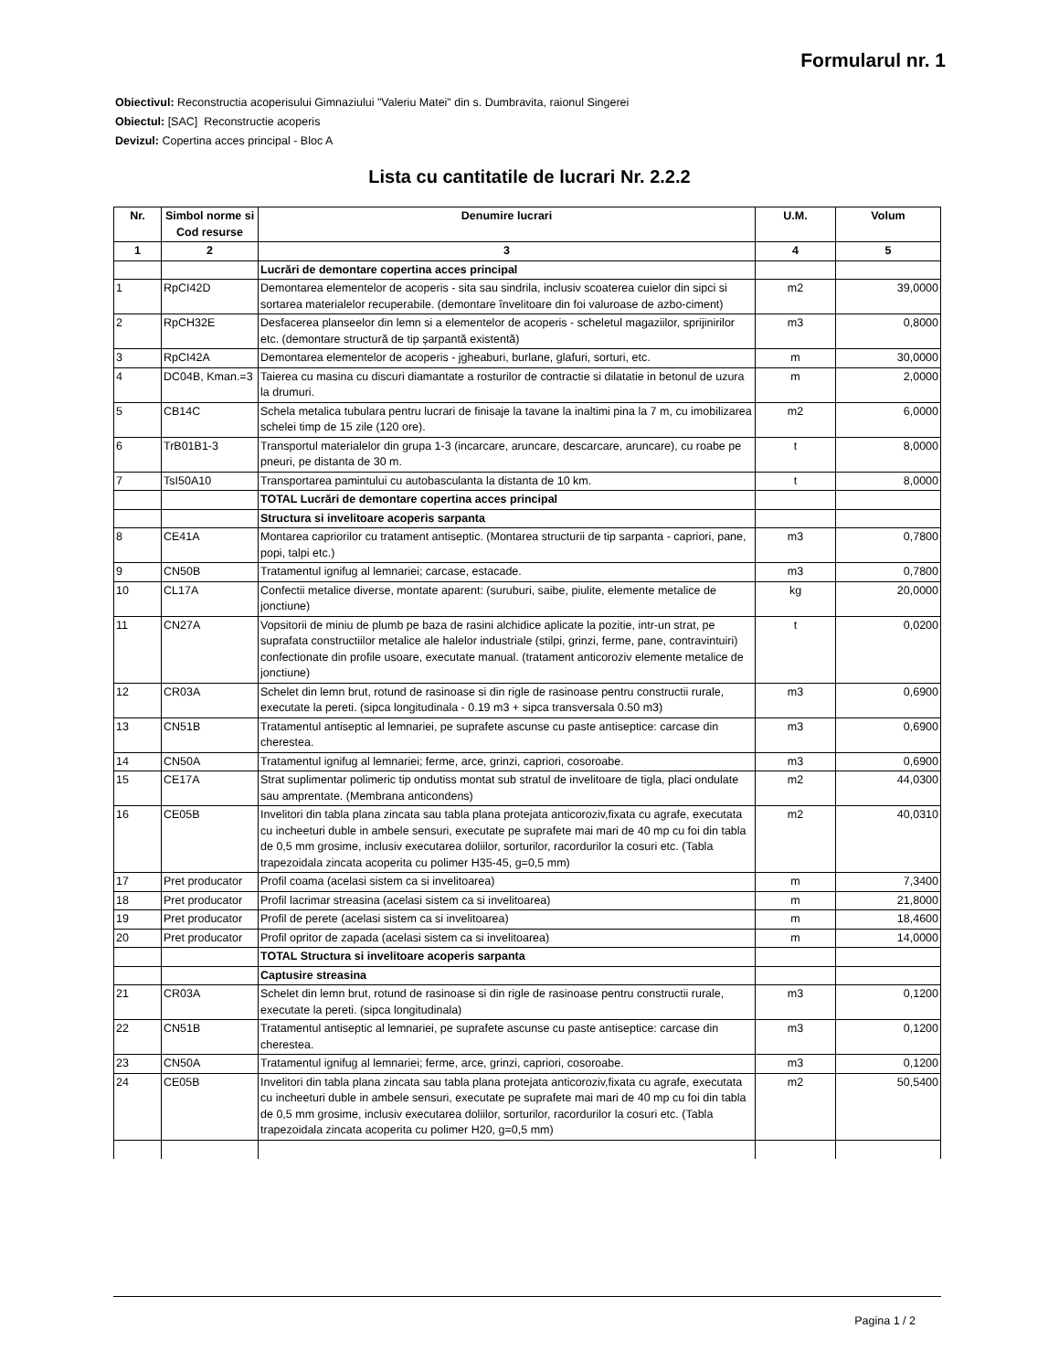Formularul nr. 1
Obiectivul: Reconstructia acoperisului Gimnaziului "Valeriu Matei" din s. Dumbravita, raionul Singerei
Obiectul: [SAC] Reconstructie acoperis
Devizul: Copertina acces principal - Bloc A
Lista cu cantitatile de lucrari Nr. 2.2.2
| Nr. | Simbol norme si Cod resurse | Denumire lucrari | U.M. | Volum |
| --- | --- | --- | --- | --- |
| 1 | 2 | 3 | 4 | 5 |
| | | Lucrări de demontare copertina acces principal | | |
| 1 | RpCI42D | Demontarea elementelor de acoperis - sita sau sindrila, inclusiv scoaterea cuielor din sipci si sortarea materialelor recuperabile. (demontare învelitoare din foi valuroase de azbo-ciment) | m2 | 39,0000 |
| 2 | RpCH32E | Desfacerea planseelor din lemn si a elementelor de acoperis - scheletul magaziilor, sprijinirilor etc. (demontare structură de tip șarpantă existentă) | m3 | 0,8000 |
| 3 | RpCI42A | Demontarea elementelor de acoperis - jgheaburi, burlane, glafuri, sorturi, etc. | m | 30,0000 |
| 4 | DC04B, Kman.=3 | Taierea cu masina cu discuri diamantate a rosturilor de contractie si dilatatie in betonul de uzura la drumuri. | m | 2,0000 |
| 5 | CB14C | Schela metalica tubulara pentru lucrari de finisaje la tavane la inaltimi pina la 7 m, cu imobilizarea schelei timp de 15 zile (120 ore). | m2 | 6,0000 |
| 6 | TrB01B1-3 | Transportul materialelor din grupa 1-3 (incarcare, aruncare, descarcare, aruncare), cu roabe pe pneuri, pe distanta de 30 m. | t | 8,0000 |
| 7 | TsI50A10 | Transportarea pamintului cu autobasculanta la distanta de 10 km. | t | 8,0000 |
| | | TOTAL Lucrări de demontare copertina acces principal | | |
| | | Structura si invelitoare acoperis sarpanta | | |
| 8 | CE41A | Montarea capriorilor cu tratament antiseptic. (Montarea structurii de tip sarpanta - capriori, pane, popi, talpi etc.) | m3 | 0,7800 |
| 9 | CN50B | Tratamentul ignifug al lemnariei; carcase, estacade. | m3 | 0,7800 |
| 10 | CL17A | Confectii metalice diverse, montate aparent: (suruburi, saibe, piulite, elemente metalice de jonctiune) | kg | 20,0000 |
| 11 | CN27A | Vopsitorii de miniu de plumb pe baza de rasini alchidice aplicate la pozitie, intr-un strat, pe suprafata constructiilor metalice ale halelor industriale (stilpi, grinzi, ferme, pane, contravintuiri) confectionate din profile usoare, executate manual. (tratament anticoroziv elemente metalice de jonctiune) | t | 0,0200 |
| 12 | CR03A | Schelet din lemn brut, rotund de rasinoase si din rigle de rasinoase pentru constructii rurale, executate la pereti. (sipca longitudinala - 0.19 m3 + sipca transversala 0.50 m3) | m3 | 0,6900 |
| 13 | CN51B | Tratamentul antiseptic al lemnariei, pe suprafete ascunse cu paste antiseptice: carcase din cherestea. | m3 | 0,6900 |
| 14 | CN50A | Tratamentul ignifug al lemnariei; ferme, arce, grinzi, capriori, cosoroabe. | m3 | 0,6900 |
| 15 | CE17A | Strat suplimentar polimeric tip ondutiss montat sub stratul de invelitoare de tigla, placi ondulate sau amprentate. (Membrana anticondens) | m2 | 44,0300 |
| 16 | CE05B | Invelitori din tabla plana zincata sau tabla plana protejata anticoroziv,fixata cu agrafe, executata cu incheeturi duble in ambele sensuri, executate pe suprafete mai mari de 40 mp cu foi din tabla de 0,5 mm grosime, inclusiv executarea doliilor, sorturilor, racordurilor la cosuri etc. (Tabla trapezoidala zincata acoperita cu polimer H35-45, g=0,5 mm) | m2 | 40,0310 |
| 17 | Pret producator | Profil coama (acelasi sistem ca si invelitoarea) | m | 7,3400 |
| 18 | Pret producator | Profil lacrimar streasina (acelasi sistem ca si invelitoarea) | m | 21,8000 |
| 19 | Pret producator | Profil de perete (acelasi sistem ca si invelitoarea) | m | 18,4600 |
| 20 | Pret producator | Profil opritor de zapada (acelasi sistem ca si invelitoarea) | m | 14,0000 |
| | | TOTAL Structura si invelitoare acoperis sarpanta | | |
| | | Captusire streasina | | |
| 21 | CR03A | Schelet din lemn brut, rotund de rasinoase si din rigle de rasinoase pentru constructii rurale, executate la pereti. (sipca longitudinala) | m3 | 0,1200 |
| 22 | CN51B | Tratamentul antiseptic al lemnariei, pe suprafete ascunse cu paste antiseptice: carcase din cherestea. | m3 | 0,1200 |
| 23 | CN50A | Tratamentul ignifug al lemnariei; ferme, arce, grinzi, capriori, cosoroabe. | m3 | 0,1200 |
| 24 | CE05B | Invelitori din tabla plana zincata sau tabla plana protejata anticoroziv,fixata cu agrafe, executata cu incheeturi duble in ambele sensuri, executate pe suprafete mai mari de 40 mp cu foi din tabla de 0,5 mm grosime, inclusiv executarea doliilor, sorturilor, racordurilor la cosuri etc. (Tabla trapezoidala zincata acoperita cu polimer H20, g=0,5 mm) | m2 | 50,5400 |
Pagina 1 / 2